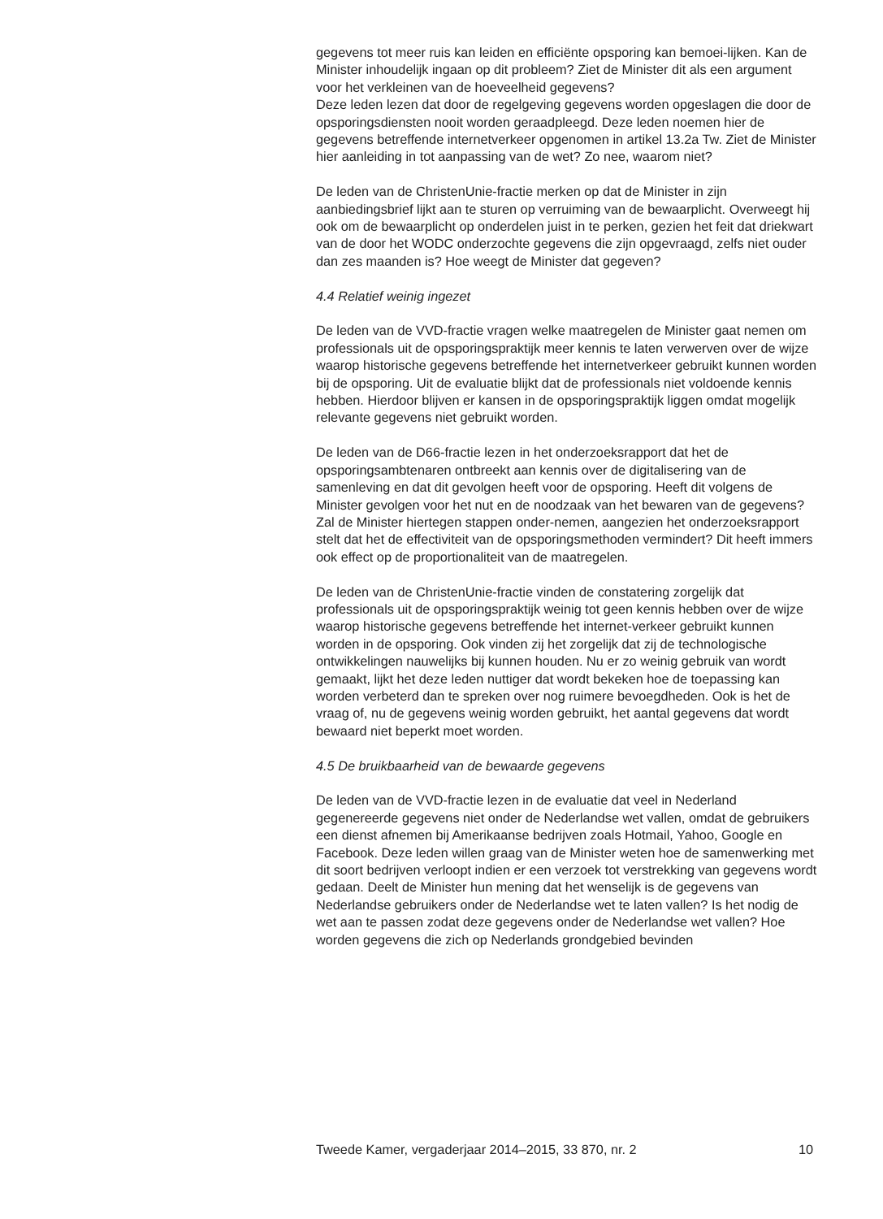gegevens tot meer ruis kan leiden en efficiënte opsporing kan bemoei-lijken. Kan de Minister inhoudelijk ingaan op dit probleem? Ziet de Minister dit als een argument voor het verkleinen van de hoeveelheid gegevens?
Deze leden lezen dat door de regelgeving gegevens worden opgeslagen die door de opsporingsdiensten nooit worden geraadpleegd. Deze leden noemen hier de gegevens betreffende internetverkeer opgenomen in artikel 13.2a Tw. Ziet de Minister hier aanleiding in tot aanpassing van de wet? Zo nee, waarom niet?
De leden van de ChristenUnie-fractie merken op dat de Minister in zijn aanbiedingsbrief lijkt aan te sturen op verruiming van de bewaarplicht. Overweegt hij ook om de bewaarplicht op onderdelen juist in te perken, gezien het feit dat driekwart van de door het WODC onderzochte gegevens die zijn opgevraagd, zelfs niet ouder dan zes maanden is? Hoe weegt de Minister dat gegeven?
4.4 Relatief weinig ingezet
De leden van de VVD-fractie vragen welke maatregelen de Minister gaat nemen om professionals uit de opsporingspraktijk meer kennis te laten verwerven over de wijze waarop historische gegevens betreffende het internetverkeer gebruikt kunnen worden bij de opsporing. Uit de evaluatie blijkt dat de professionals niet voldoende kennis hebben. Hierdoor blijven er kansen in de opsporingspraktijk liggen omdat mogelijk relevante gegevens niet gebruikt worden.
De leden van de D66-fractie lezen in het onderzoeksrapport dat het de opsporingsambtenaren ontbreekt aan kennis over de digitalisering van de samenleving en dat dit gevolgen heeft voor de opsporing. Heeft dit volgens de Minister gevolgen voor het nut en de noodzaak van het bewaren van de gegevens? Zal de Minister hiertegen stappen onder-nemen, aangezien het onderzoeksrapport stelt dat het de effectiviteit van de opsporingsmethoden vermindert? Dit heeft immers ook effect op de proportionaliteit van de maatregelen.
De leden van de ChristenUnie-fractie vinden de constatering zorgelijk dat professionals uit de opsporingspraktijk weinig tot geen kennis hebben over de wijze waarop historische gegevens betreffende het internet-verkeer gebruikt kunnen worden in de opsporing. Ook vinden zij het zorgelijk dat zij de technologische ontwikkelingen nauwelijks bij kunnen houden. Nu er zo weinig gebruik van wordt gemaakt, lijkt het deze leden nuttiger dat wordt bekeken hoe de toepassing kan worden verbeterd dan te spreken over nog ruimere bevoegdheden. Ook is het de vraag of, nu de gegevens weinig worden gebruikt, het aantal gegevens dat wordt bewaard niet beperkt moet worden.
4.5 De bruikbaarheid van de bewaarde gegevens
De leden van de VVD-fractie lezen in de evaluatie dat veel in Nederland gegenereerde gegevens niet onder de Nederlandse wet vallen, omdat de gebruikers een dienst afnemen bij Amerikaanse bedrijven zoals Hotmail, Yahoo, Google en Facebook. Deze leden willen graag van de Minister weten hoe de samenwerking met dit soort bedrijven verloopt indien er een verzoek tot verstrekking van gegevens wordt gedaan. Deelt de Minister hun mening dat het wenselijk is de gegevens van Nederlandse gebruikers onder de Nederlandse wet te laten vallen? Is het nodig de wet aan te passen zodat deze gegevens onder de Nederlandse wet vallen? Hoe worden gegevens die zich op Nederlands grondgebied bevinden
Tweede Kamer, vergaderjaar 2014–2015, 33 870, nr. 2 10